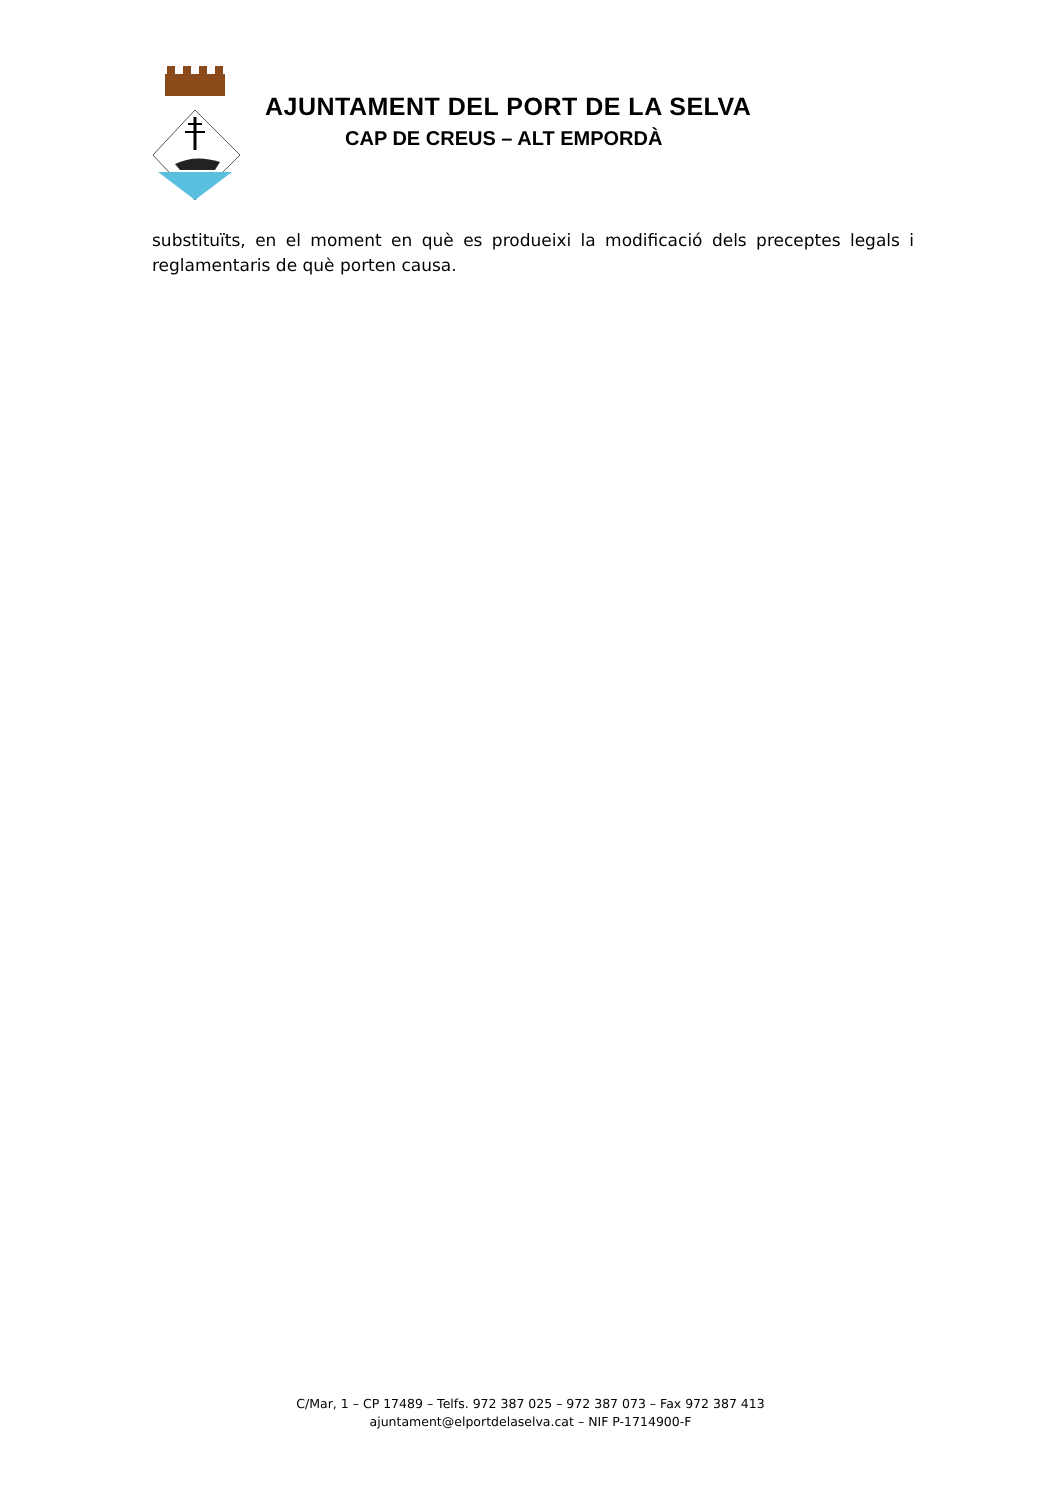AJUNTAMENT DEL PORT DE LA SELVA
CAP DE CREUS – ALT EMPORDÀ
substituïts, en el moment en què es produeixi la modificació dels preceptes legals i reglamentaris de què porten causa.
C/Mar, 1 – CP 17489 – Telfs. 972 387 025 – 972 387 073 – Fax 972 387 413
ajuntament@elportdelaselva.cat – NIF P-1714900-F